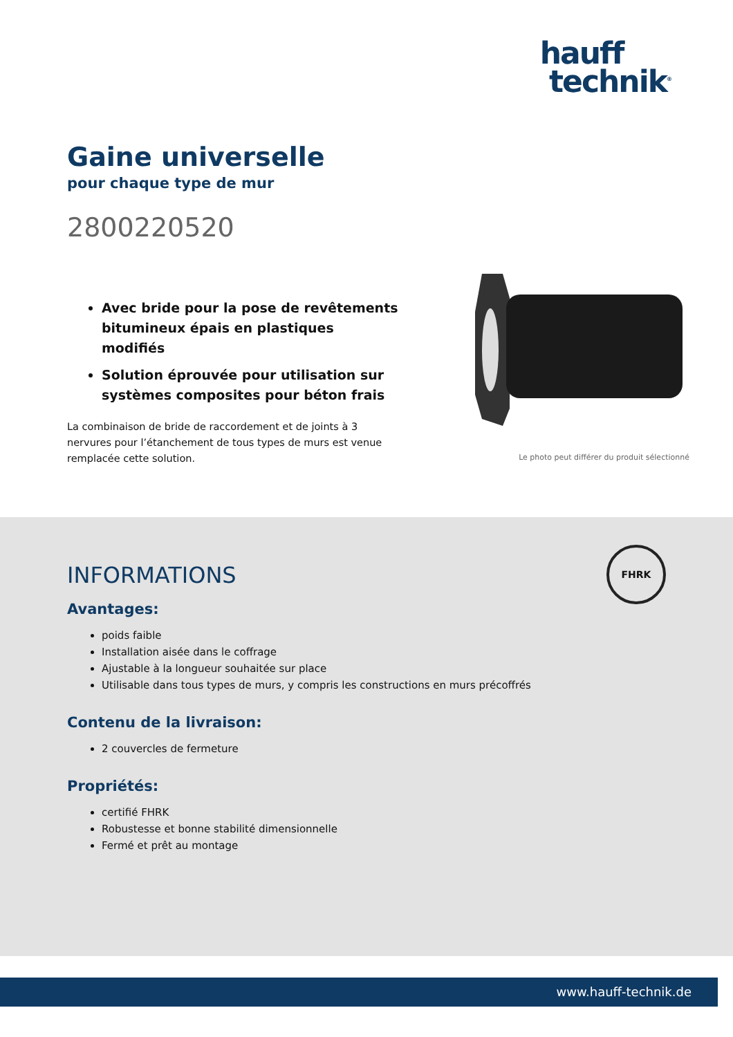hauff
technik<sup>®</sup>
Gaine universelle
pour chaque type de mur
2800220520
Avec bride pour la pose de revêtements bitumineux épais en plastiques modifiés
Solution éprouvée pour utilisation sur systèmes composites pour béton frais
La combinaison de bride de raccordement et de joints à 3 nervures pour l’étanchement de tous types de murs est venue remplacée cette solution.
Le photo peut différer du produit sélectionné
FHRK
INFORMATIONS
Avantages:
poids faible
Installation aisée dans le coffrage
Ajustable à la longueur souhaitée sur place
Utilisable dans tous types de murs, y compris les constructions en murs précoffrés
Contenu de la livraison:
2 couvercles de fermeture
Propriétés:
certifié FHRK
Robustesse et bonne stabilité dimensionnelle
Fermé et prêt au montage
www.hauff-technik.de